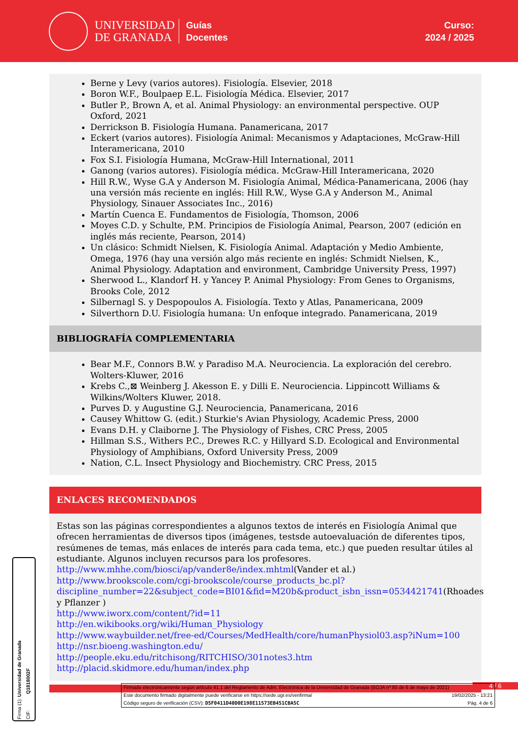UNIVERSIDAD
DE GRANADA
Guías
Docentes
Curso:
2024 / 2025
Berne y Levy (varios autores). Fisiología. Elsevier, 2018
Boron W.F., Boulpaep E.L. Fisiología Médica. Elsevier, 2017
Butler P., Brown A, et al. Animal Physiology: an environmental perspective. OUP Oxford, 2021
Derrickson B. Fisiología Humana. Panamericana, 2017
Eckert (varios autores). Fisiología Animal: Mecanismos y Adaptaciones, McGraw-Hill Interamericana, 2010
Fox S.I. Fisiología Humana, McGraw-Hill International, 2011
Ganong (varios autores). Fisiología médica. McGraw-Hill Interamericana, 2020
Hill R.W., Wyse G.A y Anderson M. Fisiología Animal, Médica-Panamericana, 2006 (hay una versión más reciente en inglés: Hill R.W., Wyse G.A y Anderson M., Animal Physiology, Sinauer Associates Inc., 2016)
Martín Cuenca E. Fundamentos de Fisiología, Thomson, 2006
Moyes C.D. y Schulte, P.M. Principios de Fisiología Animal, Pearson, 2007 (edición en inglés más reciente, Pearson, 2014)
Un clásico: Schmidt Nielsen, K. Fisiología Animal. Adaptación y Medio Ambiente, Omega, 1976 (hay una versión algo más reciente en inglés: Schmidt Nielsen, K., Animal Physiology. Adaptation and environment, Cambridge University Press, 1997)
Sherwood L., Klandorf H. y Yancey P. Animal Physiology: From Genes to Organisms, Brooks Cole, 2012
Silbernagl S. y Despopoulos A. Fisiología. Texto y Atlas, Panamericana, 2009
Silverthorn D.U. Fisiología humana: Un enfoque integrado. Panamericana, 2019
BIBLIOGRAFÍA COMPLEMENTARIA
Bear M.F., Connors B.W. y Paradiso M.A. Neurociencia. La exploración del cerebro. Wolters-Kluwer, 2016
Krebs C.,⊠ Weinberg J. Akesson E. y Dilli E. Neurociencia. Lippincott Williams & Wilkins/Wolters Kluwer, 2018.
Purves D. y Augustine G.J. Neurociencia, Panamericana, 2016
Causey Whittow G. (edit.) Sturkie's Avian Physiology, Academic Press, 2000
Evans D.H. y Claiborne J. The Physiology of Fishes, CRC Press, 2005
Hillman S.S., Withers P.C., Drewes R.C. y Hillyard S.D. Ecological and Environmental Physiology of Amphibians, Oxford University Press, 2009
Nation, C.L. Insect Physiology and Biochemistry. CRC Press, 2015
ENLACES RECOMENDADOS
Estas son las páginas correspondientes a algunos textos de interés en Fisiología Animal que ofrecen herramientas de diversos tipos (imágenes, testsde autoevaluación de diferentes tipos, resúmenes de temas, más enlaces de interés para cada tema, etc.) que pueden resultar útiles al estudiante. Algunos incluyen recursos para los profesores.
http://www.mhhe.com/biosci/ap/vander8e/index.mhtml(Vander et al.)
http://www.brookscole.com/cgi-brookscole/course_products_bc.pl?discipline_number=22&subject_code=BI01&fid=M20b&product_isbn_issn=0534421741(Rhoades y Pflanzer )
http://www.iworx.com/content/?id=11
http://en.wikibooks.org/wiki/Human_Physiology
http://www.waybuilder.net/free-ed/Courses/MedHealth/core/humanPhysiol03.asp?iNum=100
http://nsr.bioeng.washington.edu/
http://people.eku.edu/ritchisong/RITCHISO/301notes3.htm
http://placid.skidmore.edu/human/index.php
4 / 6
Firmado electrónicamente según artículo 41.1 del Reglamento de Adm. Electrónica de la Universidad de Granada (BOJA nº 85 de 6 de mayo de 2021)
Este documento firmado digitalmente puede verificarse en https://sede.ugr.es/verifirma/ 19/02/2025 - 13:21
Código seguro de verificación (CSV): D5F0411D40D0E198E11573EB451CBA5C Pág. 4 de 6
Firma (1): Universidad de Granada
CIF: Q1818002F